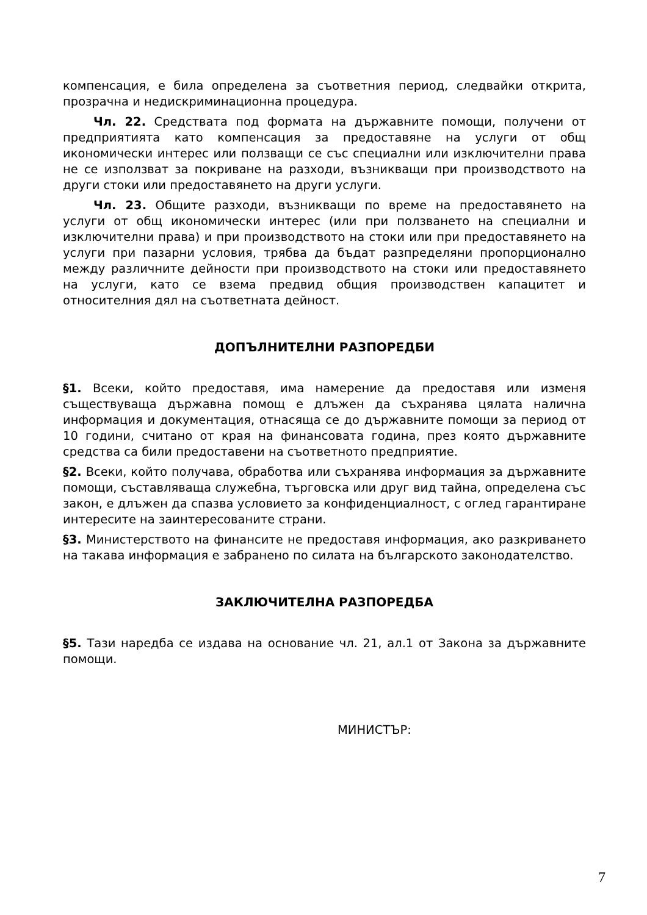компенсация, е била определена за съответния период, следвайки открита, прозрачна и недискриминационна процедура.
Чл. 22. Средствата под формата на държавните помощи, получени от предприятията като компенсация за предоставяне на услуги от общ икономически интерес или ползващи се със специални или изключителни права не се използват за покриване на разходи, възникващи при производството на други стоки или предоставянето на други услуги.
Чл. 23. Общите разходи, възникващи по време на предоставянето на услуги от общ икономически интерес (или при ползването на специални и изключителни права) и при производството на стоки или при предоставянето на услуги при пазарни условия, трябва да бъдат разпределяни пропорционално между различните дейности при производството на стоки или предоставянето на услуги, като се взема предвид общия производствен капацитет и относителния дял на съответната дейност.
ДОПЪЛНИТЕЛНИ РАЗПОРЕДБИ
§1. Всеки, който предоставя, има намерение да предоставя или изменя съществуваща държавна помощ е длъжен да съхранява цялата налична информация и документация, отнасяща се до държавните помощи за период от 10 години, считано от края на финансовата година, през която държавните средства са били предоставени на съответното предприятие.
§2. Всеки, който получава, обработва или съхранява информация за държавните помощи, съставляваща служебна, търговска или друг вид тайна, определена със закон, е длъжен да спазва условието за конфиденциалност, с оглед гарантиране интересите на заинтересованите страни.
§3. Министерството на финансите не предоставя информация, ако разкриването на такава информация е забранено по силата на българското законодателство.
ЗАКЛЮЧИТЕЛНА РАЗПОРЕДБА
§5. Тази наредба се издава на основание чл. 21, ал.1 от Закона за държавните помощи.
МИНИСТЪР:
7